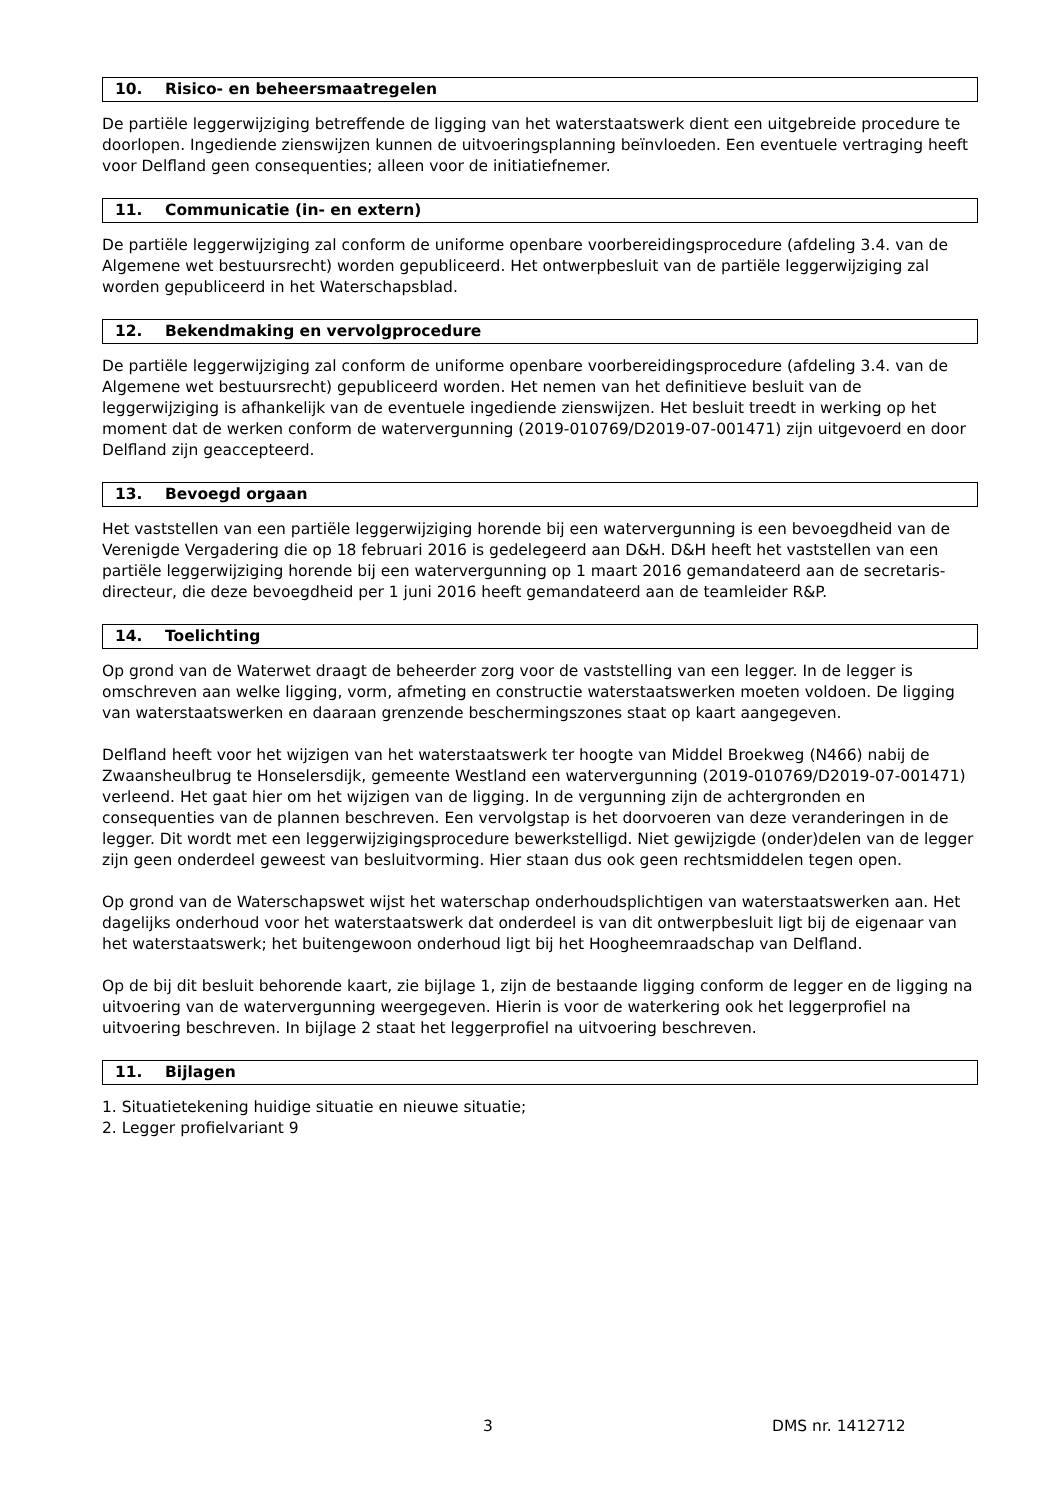10. Risico- en beheersmaatregelen
De partiële leggerwijziging betreffende de ligging van het waterstaatswerk dient een uitgebreide procedure te doorlopen. Ingediende zienswijzen kunnen de uitvoeringsplanning beïnvloeden. Een eventuele vertraging heeft voor Delfland geen consequenties; alleen voor de initiatiefnemer.
11. Communicatie (in- en extern)
De partiële leggerwijziging zal conform de uniforme openbare voorbereidingsprocedure (afdeling 3.4. van de Algemene wet bestuursrecht) worden gepubliceerd. Het ontwerpbesluit van de partiële leggerwijziging zal worden gepubliceerd in het Waterschapsblad.
12. Bekendmaking en vervolgprocedure
De partiële leggerwijziging zal conform de uniforme openbare voorbereidingsprocedure (afdeling 3.4. van de Algemene wet bestuursrecht) gepubliceerd worden. Het nemen van het definitieve besluit van de leggerwijziging is afhankelijk van de eventuele ingediende zienswijzen. Het besluit treedt in werking op het moment dat de werken conform de watervergunning (2019-010769/D2019-07-001471) zijn uitgevoerd en door Delfland zijn geaccepteerd.
13. Bevoegd orgaan
Het vaststellen van een partiële leggerwijziging horende bij een watervergunning is een bevoegdheid van de Verenigde Vergadering die op 18 februari 2016 is gedelegeerd aan D&H. D&H heeft het vaststellen van een partiële leggerwijziging horende bij een watervergunning op 1 maart 2016 gemandateerd aan de secretaris-directeur, die deze bevoegdheid per 1 juni 2016 heeft gemandateerd aan de teamleider R&P.
14. Toelichting
Op grond van de Waterwet draagt de beheerder zorg voor de vaststelling van een legger. In de legger is omschreven aan welke ligging, vorm, afmeting en constructie waterstaatswerken moeten voldoen. De ligging van waterstaatswerken en daaraan grenzende beschermingszones staat op kaart aangegeven.
Delfland heeft voor het wijzigen van het waterstaatswerk ter hoogte van Middel Broekweg (N466) nabij de Zwaansheulbrug te Honselersdijk, gemeente Westland een watervergunning (2019-010769/D2019-07-001471) verleend. Het gaat hier om het wijzigen van de ligging. In de vergunning zijn de achtergronden en consequenties van de plannen beschreven. Een vervolgstap is het doorvoeren van deze veranderingen in de legger. Dit wordt met een leggerwijzigingsprocedure bewerkstelligd. Niet gewijzigde (onder)delen van de legger zijn geen onderdeel geweest van besluitvorming. Hier staan dus ook geen rechtsmiddelen tegen open.
Op grond van de Waterschapswet wijst het waterschap onderhoudsplichtigen van waterstaatswerken aan. Het dagelijks onderhoud voor het waterstaatswerk dat onderdeel is van dit ontwerpbesluit ligt bij de eigenaar van het waterstaatswerk; het buitengewoon onderhoud ligt bij het Hoogheemraadschap van Delfland.
Op de bij dit besluit behorende kaart, zie bijlage 1, zijn de bestaande ligging conform de legger en de ligging na uitvoering van de watervergunning weergegeven. Hierin is voor de waterkering ook het leggerprofiel na uitvoering beschreven. In bijlage 2 staat het leggerprofiel na uitvoering beschreven.
11. Bijlagen
1. Situatietekening huidige situatie en nieuwe situatie;
2. Legger profielvariant 9
3 DMS nr. 1412712